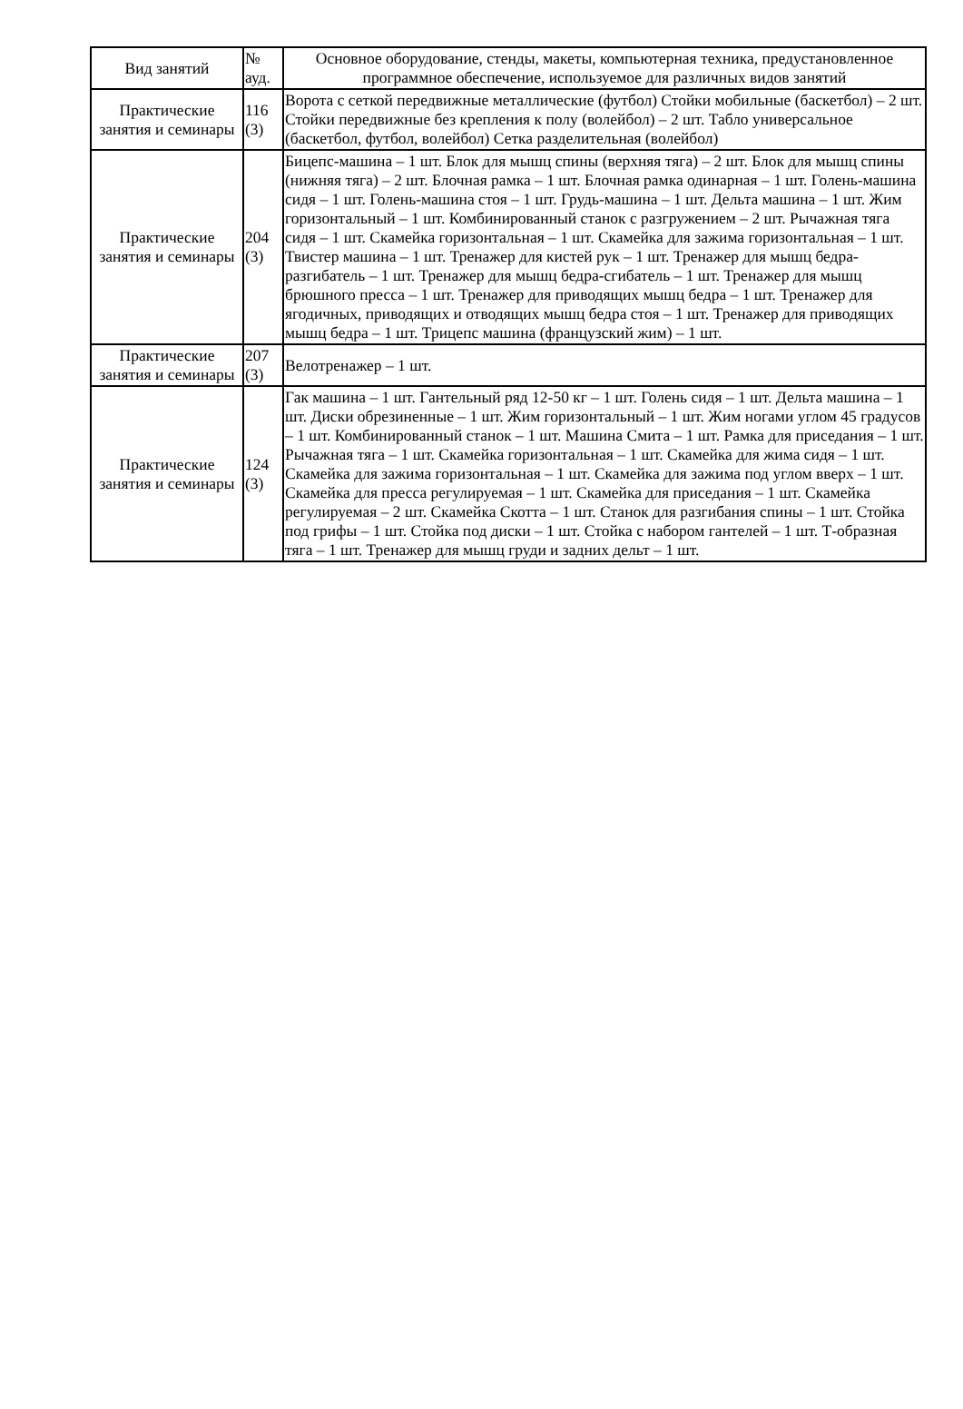| Вид занятий | № ауд. | Основное оборудование, стенды, макеты, компьютерная техника, предустановленное программное обеспечение, используемое для различных видов занятий |
| --- | --- | --- |
| Практические занятия и семинары | 116 (3) | Ворота с сеткой передвижные металлические (футбол) Стойки мобильные (баскетбол) – 2 шт. Стойки передвижные без крепления к полу (волейбол) – 2 шт. Табло универсальное (баскетбол, футбол, волейбол) Сетка разделительная (волейбол) |
| Практические занятия и семинары | 204 (3) | Бицепс-машина – 1 шт. Блок для мышц спины (верхняя тяга) – 2 шт. Блок для мышц спины (нижняя тяга) – 2 шт. Блочная рамка – 1 шт. Блочная рамка одинарная – 1 шт. Голень-машина сидя – 1 шт. Голень-машина стоя – 1 шт. Грудь-машина – 1 шт. Дельта машина – 1 шт. Жим горизонтальный – 1 шт. Комбинированный станок с разгружением – 2 шт. Рычажная тяга сидя – 1 шт. Скамейка горизонтальная – 1 шт. Скамейка для зажима горизонтальная – 1 шт. Твистер машина – 1 шт. Тренажер для кистей рук – 1 шт. Тренажер для мышц бедра-разгибатель – 1 шт. Тренажер для мышц бедра-сгибатель – 1 шт. Тренажер для мышц брюшного пресса – 1 шт. Тренажер для приводящих мышц бедра – 1 шт. Тренажер для ягодичных, приводящих и отводящих мышц бедра стоя – 1 шт. Тренажер для приводящих мышц бедра – 1 шт. Трицепс машина (французский жим) – 1 шт. |
| Практические занятия и семинары | 207 (3) | Велотренажер – 1 шт. |
| Практические занятия и семинары | 124 (3) | Гак машина – 1 шт. Гантельный ряд 12-50 кг – 1 шт. Голень сидя – 1 шт. Дельта машина – 1 шт. Диски обрезиненные – 1 шт. Жим горизонтальный – 1 шт. Жим ногами углом 45 градусов – 1 шт. Комбинированный станок – 1 шт. Машина Смита – 1 шт. Рамка для приседания – 1 шт. Рычажная тяга – 1 шт. Скамейка горизонтальная – 1 шт. Скамейка для жима сидя – 1 шт. Скамейка для зажима горизонтальная – 1 шт. Скамейка для зажима под углом вверх – 1 шт. Скамейка для пресса регулируемая – 1 шт. Скамейка для приседания – 1 шт. Скамейка регулируемая – 2 шт. Скамейка Скотта – 1 шт. Станок для разгибания спины – 1 шт. Стойка под грифы – 1 шт. Стойка под диски – 1 шт. Стойка с набором гантелей – 1 шт. Т-образная тяга – 1 шт. Тренажер для мышц груди и задних дельт – 1 шт. |